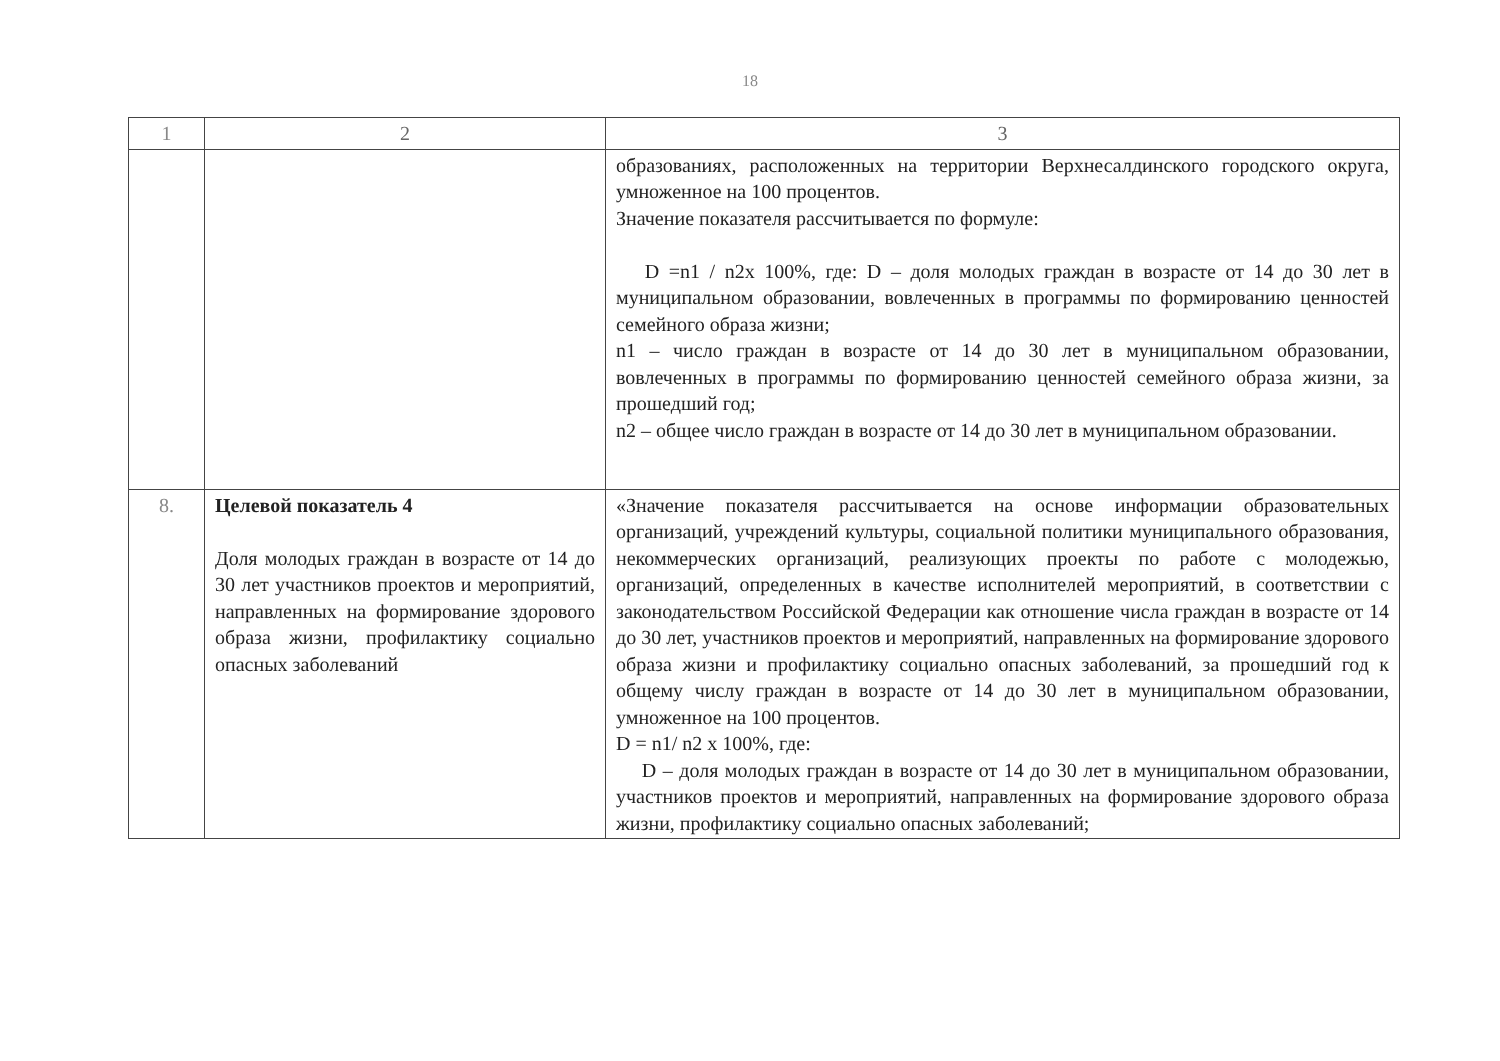18
| 1 | 2 | 3 |
| --- | --- | --- |
| | | образованиях, расположенных на территории Верхнесалдинского городского округа, умноженное на 100 процентов. Значение показателя рассчитывается по формуле: D =n1 / n2x 100%, где: D – доля молодых граждан в возрасте от 14 до 30 лет в муниципальном образовании, вовлеченных в программы по формированию ценностей семейного образа жизни; n1 – число граждан в возрасте от 14 до 30 лет в муниципальном образовании, вовлеченных в программы по формированию ценностей семейного образа жизни, за прошедший год; n2 – общее число граждан в возрасте от 14 до 30 лет в муниципальном образовании. |
| 8. | Целевой показатель 4 Доля молодых граждан в возрасте от 14 до 30 лет участников проектов и мероприятий, направленных на формирование здорового образа жизни, профилактику социально опасных заболеваний | «Значение показателя рассчитывается на основе информации образовательных организаций, учреждений культуры, социальной политики муниципального образования, некоммерческих организаций, реализующих проекты по работе с молодежью, организаций, определенных в качестве исполнителей мероприятий, в соответствии с законодательством Российской Федерации как отношение числа граждан в возрасте от 14 до 30 лет, участников проектов и мероприятий, направленных на формирование здорового образа жизни и профилактику социально опасных заболеваний, за прошедший год к общему числу граждан в возрасте от 14 до 30 лет в муниципальном образовании, умноженное на 100 процентов. D = n1/ n2 x 100%, где: D – доля молодых граждан в возрасте от 14 до 30 лет в муниципальном образовании, участников проектов и мероприятий, направленных на формирование здорового образа жизни, профилактику социально опасных заболеваний; |